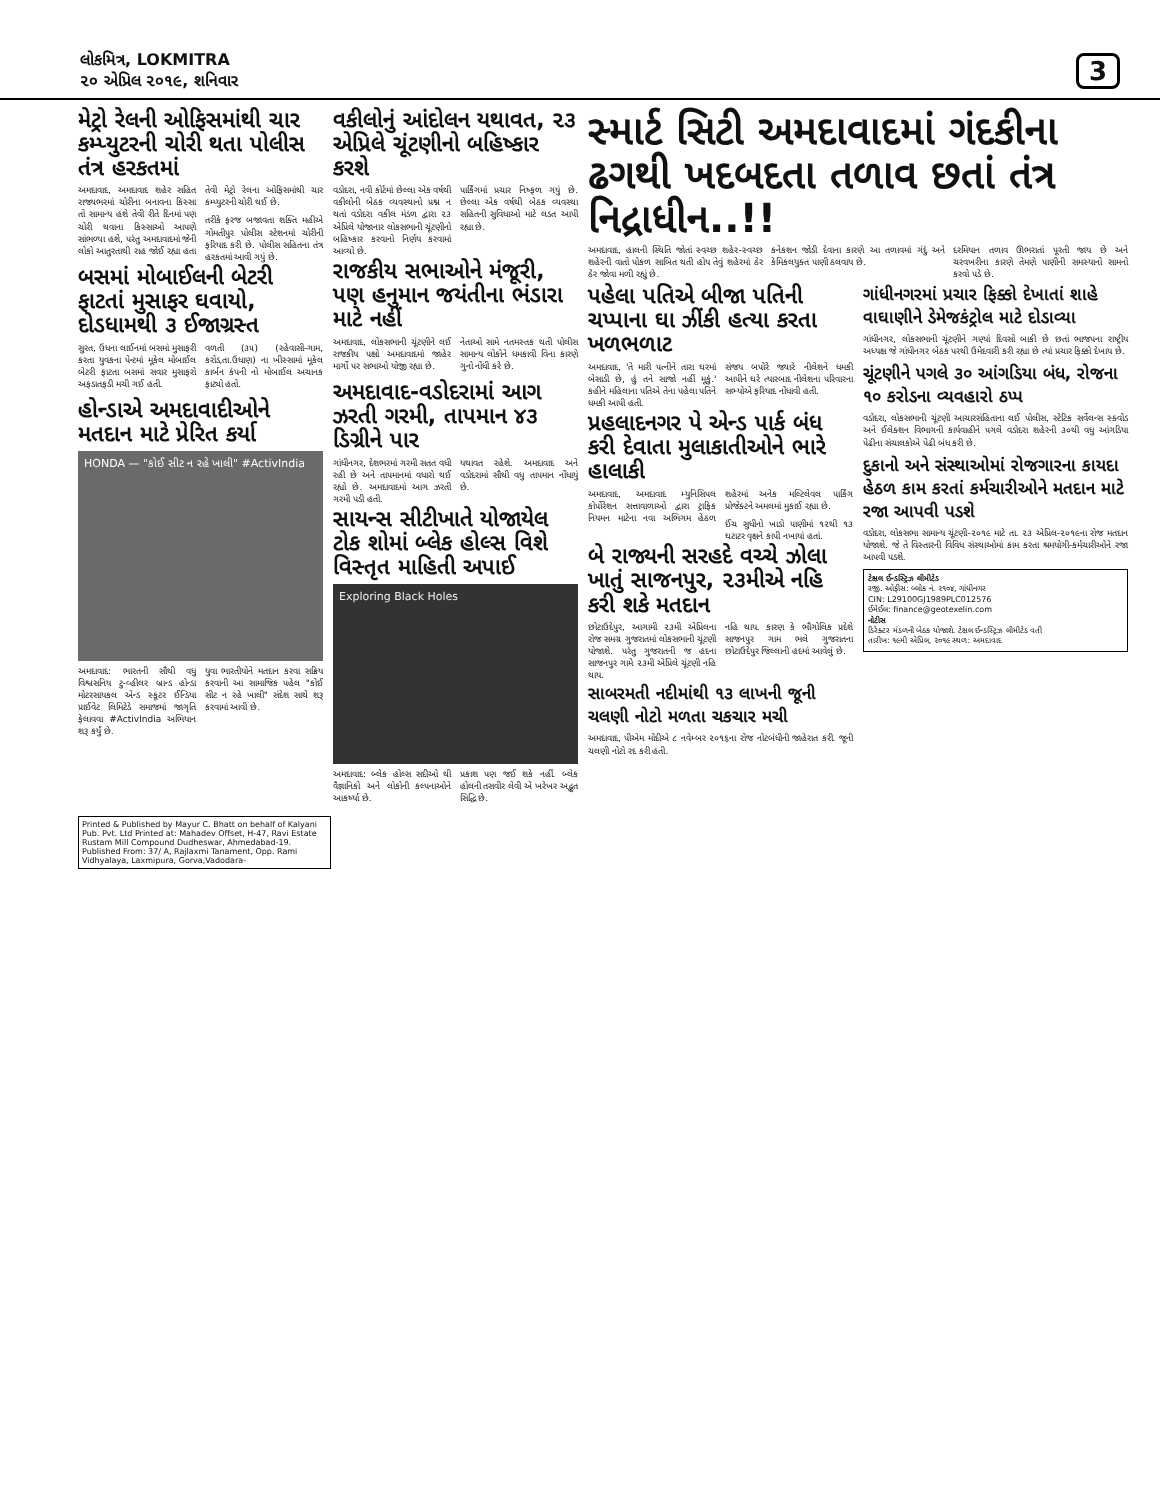લોકમિત્ર, LOKMITRA
૨૦ એપ્રિલ ૨૦૧૯, શનિવાર
3
મેટ્રો રેલની ઓફિસમાંથી ચાર કમ્પ્યુટરની ચોરી થતા પોલીસ તંત્ર હરકતમાં
અમદાવાદ, અમદાવાદ શહેર સહિત રાજ્યભરમાં ચોરીના બનાવના કિસ્સા તો સામાન્ય હશે તેવી રીતે દિનમાં પણ ચોરી થવાના કિસ્સાઓ આપણે સાંભળ્યા હશે, પરંતુ અમદાવાદમાં જેની લોકો આતુરતાથી રાહ જોઈ રહ્યા હતા તેવી મેટ્રો રેલના ઓફિસમાંથી ચાર કમ્પ્યુટરની ચોરી થઈ છે.
તરીકે ફરજ બજાવતા શક્તિ મહીએ ગોમતીપુર પોલીસ સ્ટેશનમાં ચોરીની ફરિયાદ કરી છે. પોલીસ સહિતના તંત્ર હરકતમાં આવી ગયું છે.
બસમાં મોબાઈલની બેટરી ફાટતાં મુસાફર ઘવાયો, દોડધામથી ૩ ઈજાગ્રસ્ત
સુરત, ઉધના લાઈનમાં બસમાં મુસાફરી કરતા યુવકના પેન્ટમાં મૂકેલ મોબાઈલ બેટરી ફાટતા બસમાં સવાર મુસાફરો અફડાતફડી મચી ગઈ હતી.
વળતી (૩૫) (રહેવાસી-ગામ, કરોડ,તા.ઉધાણ) ના ખીસ્સામાં મૂકેલ કાર્બન કંપની નો મોબાઈલ અચાનક ફાટ્યો હતો.
હોન્ડાએ અમદાવાદીઓને મતદાન માટે પ્રેરિત કર્યા
HONDA — "કોઈ સીટ ન રહે ખાલી" #ActivIndia
અમદાવાદ: ભારતની સૌથી વધુ વિશ્વસનિય ટુ-વ્હીલર બ્રાન્ડ હોન્ડા મોટરસાયકલ એન્ડ સ્કૂટર ઈન્ડિયા પ્રાઈવેટ લિમિટેડે સમાજમાં જાગૃતિ ફેલાવવા #ActivIndia અભિયાન શરૂ કર્યું છે.
યુવા ભારતીયોને મતદાન કરવા સક્રિય કરવાની આ સામાજિક પહેલ "કોઈ સીટ ન રહે ખાલી" સંદેશ સાથે શરૂ કરવામાં આવી છે.
વકીલોનું આંદોલન યથાવત, ૨૩ એપ્રિલે ચૂંટણીનો બહિષ્કાર કરશે
વડોદરા, નવી કોર્ટમાં છેલ્લા એક વર્ષથી વકીલોની બેઠક વ્યવસ્થાનો પ્રશ્ન ન થતાં વડોદરા વકીલ મંડળ દ્વારા ૨૩ એપ્રિલે યોજાનાર લોકસભાની ચૂંટણીનો બહિષ્કાર કરવાનો નિર્ણય કરવામાં આવ્યો છે.
પાર્કિંગમાં પ્રચાર નિષ્ફળ ગયું છે. છેલ્લા એક વર્ષથી બેઠક વ્યવસ્થા સહિતની સુવિધાઓ માટે લડત આપી રહ્યા છે.
રાજકીય સભાઓને મંજૂરી, પણ હનુમાન જયંતીના ભંડારા માટે નહીં
અમદાવાદ, લોકસભાની ચૂંટણીને લઈ રાજકીય પક્ષો અમદાવાદમાં જાહેર માર્ગો પર સભાઓ યોજી રહ્યા છે.
નેતાઓ સામે નતમસ્તક થતી પોલીસ સામાન્ય લોકોને ધમકાવી વિના કારણે ગુનો નોંધી કરે છે.
અમદાવાદ-વડોદરામાં આગ ઝરતી ગરમી, તાપમાન ૪૩ ડિગ્રીને પાર
ગાંધીનગર, દેશભરમાં ગરમી સતત વધી રહી છે અને તાપમાનમાં વધારો થઈ રહ્યો છે. અમદાવાદમાં આગ ઝરતી ગરમી પડી હતી.
યથાવત રહેશે. અમદાવાદ અને વડોદરામાં સૌથી વધુ તાપમાન નોંધાયું છે.
સાયન્સ સીટીખાતે યોજાયેલ ટોક શોમાં બ્લેક હોલ્સ વિશે વિસ્તૃત માહિતી અપાઈ
Exploring Black Holes
અમદાવાદ: બ્લેક હોલ્સ સદીઓ થી વૈજ્ઞાનિકો અને લોકોની કલ્પનાઓને આકર્ષ્યા છે.
પ્રકાશ પણ જઈ શકે નહીં. બ્લેક હોલની તસવીર લેવી એ ખરેખર અદ્ભુત સિદ્ધિ છે.
સ્માર્ટ સિટી અમદાવાદમાં ગંદકીના ઢગથી ખદબદતા તળાવ છતાં તંત્ર નિદ્રાધીન..!!
અમદાવાદ, હાલની સ્થિતિ જોતાં સ્વચ્છ શહેર-સ્વચ્છ શહેરની વાતો પોકળ સાબિત થતી હોય તેવું શહેરમાં ઠેર ઠેર જોવા મળી રહ્યું છે.
કનેકશન જોડી દેવાના કારણે આ તળાવમાં ગંદું અને કેમિકલયુક્ત પાણી ઠલવાય છે.
દરમિયાન તળાવ ઊભરાતાં પૂરતી જાય છે અને ચરવખરીના કારણે તેમણે પાણીની સમસ્યાનો સામનો કરવો પડે છે.
પહેલા પતિએ બીજા પતિની ચપ્પાના ઘા ઝીંકી હત્યા કરતા ખળભળાટ
અમદાવાદ, 'તે મારી પત્નીને તારા ઘરમાં બેસાડી છે, હું તને સાજો નહીં મૂકું.' કહીને મહિલાના પતિએ તેના પહેલા પતિને ધમકી આપી હતી.
સંજય બપોરે જ્યારે નીલેશને ધમકી આપીને ઘરે ત્યારબાદ નીલેશના પરિવારના સભ્યોએ ફરિયાદ નોંધાવી હતી.
પ્રહલાદનગર પે એન્ડ પાર્ક બંધ કરી દેવાતા મુલાકાતીઓને ભારે હાલાકી
અમદાવાદ, અમદાવાદ મ્યુનિસિપલ કોર્પોરેશન સત્તાવાળાઓ દ્વારા ટ્રાફિક નિયમન માટેના નવા અભિગમ હેઠળ શહેરમાં અનેક મલ્ટિલેવલ પાર્કિંગ પ્રોજેક્ટને અમલમાં મુકાઈ રહ્યા છે.
ઈંચ સુધીનો ખાડો પાણીમાં ૧૨થી ૧૩ ઘટાટર વૃક્ષને કાપી નખાયાં હતાં.
બે રાજ્યની સરહદે વચ્ચે ઝોલા ખાતું સાજનપુર, ૨૩મીએ નહિ કરી શકે મતદાન
છોટાઉદેપુર, આગામી ૨૩મી એપ્રિલના રોજ સમગ્ર ગુજરાતમાં લોકસભાની ચૂંટણી યોજાશે. પરંતુ ગુજરાતની જ હદના સાજનપુર ગામે ૨૩મી એપ્રિલે ચૂંટણી નહિ થાય.
નહિ થાય. કારણ કે ભૌગોલિક પ્રદેશે સાજનપુર ગામ ભલે ગુજરાતના છોટાઉદેપુર જિલ્લાની હદમાં આવેલું છે.
સાબરમતી નદીમાંથી ૧૩ લાખની જૂની ચલણી નોટો મળતા ચકચાર મચી
અમદાવાદ, પીએમ મોદીએ ૮ નવેમ્બર ૨૦૧૬ના રોજ નોટબંધીની જાહેરાત કરી. જૂની ચલણી નોટો રદ કરી હતી.
ગાંધીનગરમાં પ્રચાર ફિક્કો દેખાતાં શાહે વાઘાણીને ડેમેજકંટ્રોલ માટે દોડાવ્યા
ગાંધીનગર, લોકસભાની ચૂંટણીને ગણ્યાં દિવસો બાકી છે છતાં ભાજપના રાષ્ટ્રીય અધ્યક્ષ જે ગાંધીનગર બેઠક પરથી ઉમેદવારી કરી રહ્યા છે ત્યાં પ્રચાર ફિક્કો દેખાય છે.
ચૂંટણીને પગલે ૩૦ આંગડિયા બંધ, રોજના ૧૦ કરોડના વ્યવહારો ઠપ્પ
વડોદરા, લોકસભાની ચૂંટણી આચારસંહિતાના લઈ પોલીસ, સ્ટેટિક સર્વેલન્સ સ્ક્વોડ અને ઈલેક્શન વિભાગની કાર્યવાહીને પગલે વડોદરા શહેરની ૩૦થી વધુ આંગડિયા પેઢીના સંચાલકોએ પેઢી બંધ કરી છે.
દુકાનો અને સંસ્થાઓમાં રોજગારના કાયદા હેઠળ કામ કરતાં કર્મચારીઓને મતદાન માટે રજા આપવી પડશે
વડોદરા, લોકસભા સામાન્ય ચૂંટણી-૨૦૧૯ માટે તા. ૨૩ એપ્રિલ-૨૦૧૯ના રોજ મતદાન યોજાશે. જે તે વિસ્તારની વિવિધ સંસ્થાઓમાં કામ કરતા શ્રમયોગી-કર્મચારીઓને રજા આપવી પડશે.
ટેક્ષલ ઈન્ડસ્ટ્રિઝ લીમીટેડ
રજી. ઓફીસ: બ્લોક નં. ૨૧૦૪, ગાંધીનગર
CIN: L29100GJ1989PLC012576
ઈમેઈલ: finance@geotexelin.com
નોટીસ
ડિરેક્ટર મંડળની બેઠક યોજાશે. ટેક્ષલ ઈન્ડસ્ટ્રિઝ લીમીટેડ વતી
તારીખ: ૧૯મી એપ્રિલ, ૨૦૧૯ સ્થળ: અમદાવાદ
Printed & Published by Mayur C. Bhatt on behalf of Kalyani Pub. Pvt. Ltd Printed at: Mahadev Offset, H-47, Ravi Estate Rustam Mill Compound Dudheswar, Ahmedabad-19. Published From: 37/ A, Rajlaxmi Tanament, Opp. Rami Vidhyalaya, Laxmipura, Gorva,Vadodara-